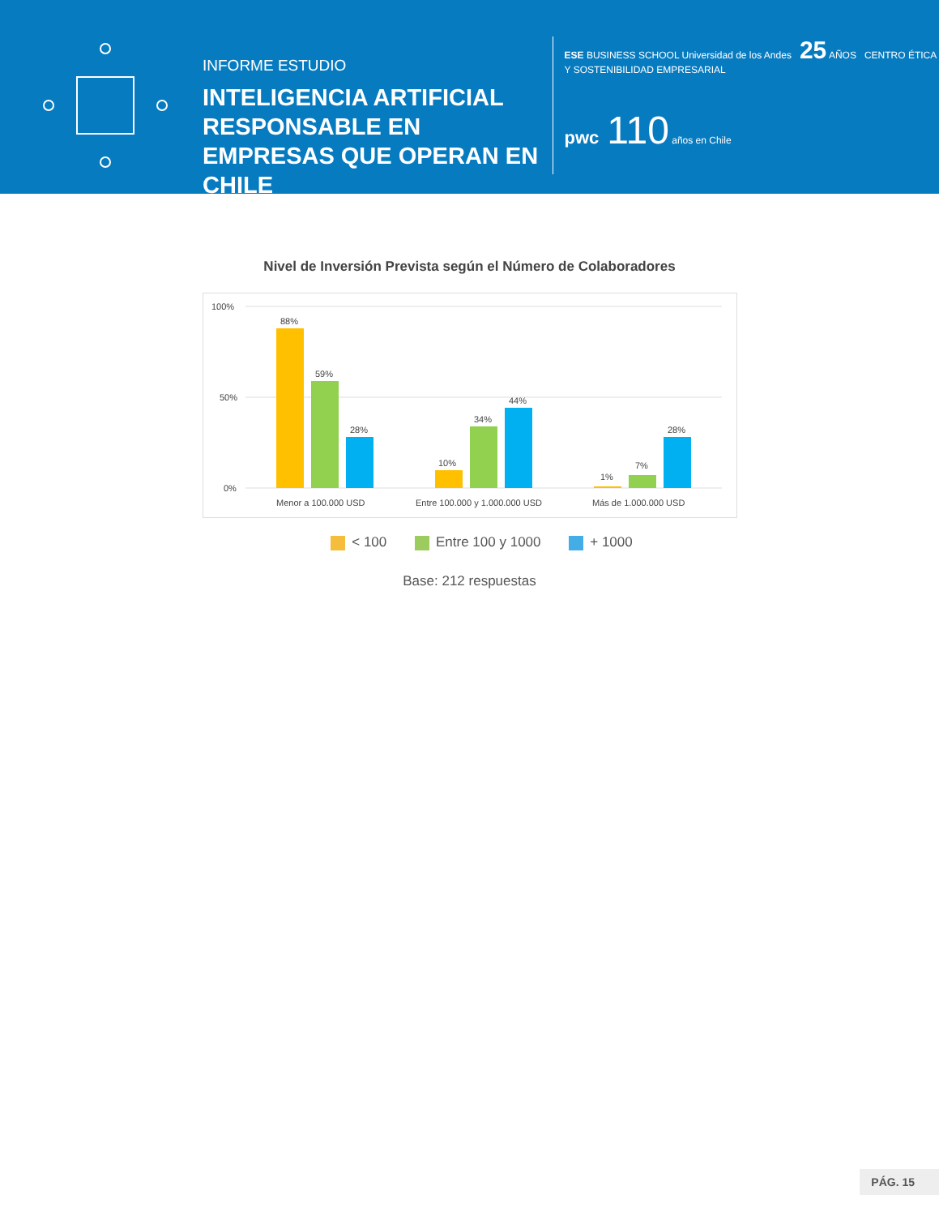INFORME ESTUDIO
INTELIGENCIA ARTIFICIAL RESPONSABLE EN EMPRESAS QUE OPERAN EN CHILE
ESE BUSINESS SCHOOL Universidad de los Andes 25 AÑOS CENTRO ÉTICA Y SOSTENIBILIDAD EMPRESARIAL
pwc 110 años en Chile
Nivel de Inversión Prevista según el Número de Colaboradores
100%
50%
0%
88%
59%
28%
10%
34%
44%
1%
7%
28%
Menor a 100.000 USD
Entre 100.000 y 1.000.000 USD
Más de 1.000.000 USD
< 100 Entre 100 y 1000 + 1000
Base: 212 respuestas
PÁG. 15